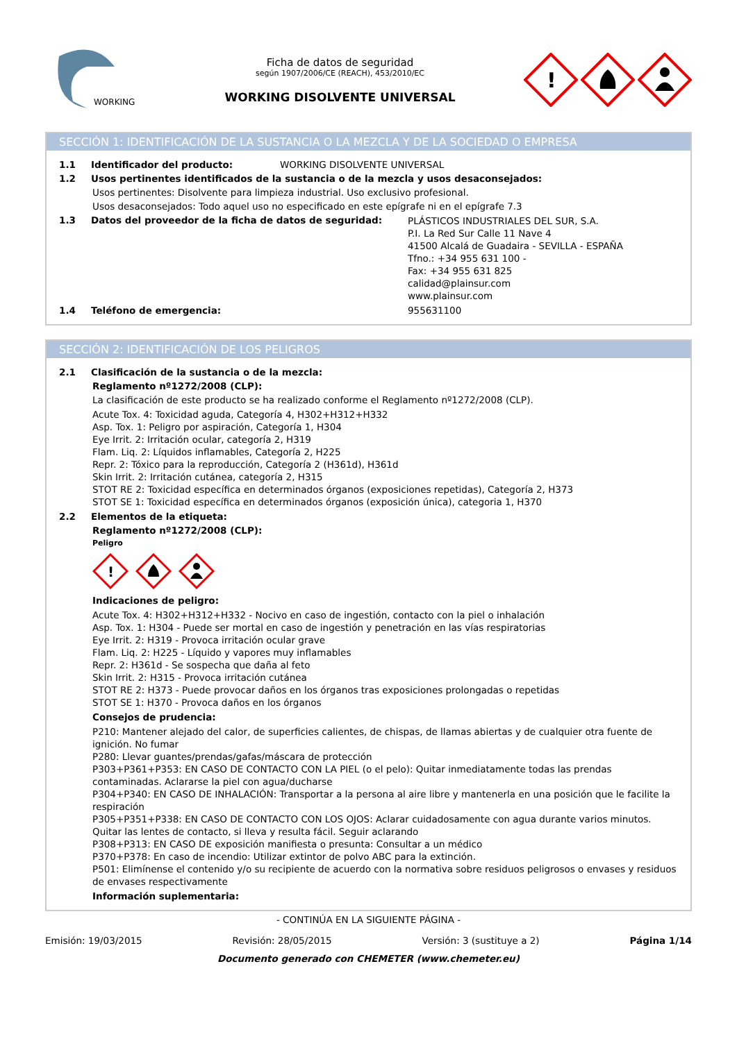WORKING
Ficha de datos de seguridad
según 1907/2006/CE (REACH), 453/2010/EC
WORKING DISOLVENTE UNIVERSAL
!
SECCIÓN 1: IDENTIFICACIÓN DE LA SUSTANCIA O LA MEZCLA Y DE LA SOCIEDAD O EMPRESA
1.1 Identificador del producto: WORKING DISOLVENTE UNIVERSAL
1.2 Usos pertinentes identificados de la sustancia o de la mezcla y usos desaconsejados:
Usos pertinentes: Disolvente para limpieza industrial. Uso exclusivo profesional.
Usos desaconsejados: Todo aquel uso no especificado en este epígrafe ni en el epígrafe 7.3
1.3 Datos del proveedor de la ficha de datos de seguridad: PLÁSTICOS INDUSTRIALES DEL SUR, S.A.
P.I. La Red Sur Calle 11 Nave 4
41500 Alcalá de Guadaira - SEVILLA - ESPAÑA
Tfno.: +34 955 631 100 -
Fax: +34 955 631 825
calidad@plainsur.com
www.plainsur.com
1.4 Teléfono de emergencia: 955631100
SECCIÓN 2: IDENTIFICACIÓN DE LOS PELIGROS
2.1 Clasificación de la sustancia o de la mezcla:
Reglamento nº1272/2008 (CLP):
La clasificación de este producto se ha realizado conforme el Reglamento nº1272/2008 (CLP).
Acute Tox. 4: Toxicidad aguda, Categoría 4, H302+H312+H332
Asp. Tox. 1: Peligro por aspiración, Categoría 1, H304
Eye Irrit. 2: Irritación ocular, categoría 2, H319
Flam. Liq. 2: Líquidos inflamables, Categoría 2, H225
Repr. 2: Tóxico para la reproducción, Categoría 2 (H361d), H361d
Skin Irrit. 2: Irritación cutánea, categoría 2, H315
STOT RE 2: Toxicidad específica en determinados órganos (exposiciones repetidas), Categoría 2, H373
STOT SE 1: Toxicidad específica en determinados órganos (exposición única), categoria 1, H370
2.2 Elementos de la etiqueta:
Reglamento nº1272/2008 (CLP):
Peligro
!
Indicaciones de peligro:
Acute Tox. 4: H302+H312+H332 - Nocivo en caso de ingestión, contacto con la piel o inhalación
Asp. Tox. 1: H304 - Puede ser mortal en caso de ingestión y penetración en las vías respiratorias
Eye Irrit. 2: H319 - Provoca irritación ocular grave
Flam. Liq. 2: H225 - Líquido y vapores muy inflamables
Repr. 2: H361d - Se sospecha que daña al feto
Skin Irrit. 2: H315 - Provoca irritación cutánea
STOT RE 2: H373 - Puede provocar daños en los órganos tras exposiciones prolongadas o repetidas
STOT SE 1: H370 - Provoca daños en los órganos
Consejos de prudencia:
P210: Mantener alejado del calor, de superficies calientes, de chispas, de llamas abiertas y de cualquier otra fuente de ignición. No fumar
P280: Llevar guantes/prendas/gafas/máscara de protección
P303+P361+P353: EN CASO DE CONTACTO CON LA PIEL (o el pelo): Quitar inmediatamente todas las prendas contaminadas. Aclararse la piel con agua/ducharse
P304+P340: EN CASO DE INHALACIÓN: Transportar a la persona al aire libre y mantenerla en una posición que le facilite la respiración
P305+P351+P338: EN CASO DE CONTACTO CON LOS OJOS: Aclarar cuidadosamente con agua durante varios minutos. Quitar las lentes de contacto, si lleva y resulta fácil. Seguir aclarando
P308+P313: EN CASO DE exposición manifiesta o presunta: Consultar a un médico
P370+P378: En caso de incendio: Utilizar extintor de polvo ABC para la extinción.
P501: Elimínense el contenido y/o su recipiente de acuerdo con la normativa sobre residuos peligrosos o envases y residuos de envases respectivamente
Información suplementaria:
- CONTINÚA EN LA SIGUIENTE PÁGINA -
Emisión: 19/03/2015 Revisión: 28/05/2015 Versión: 3 (sustituye a 2) Página 1/14
Documento generado con CHEMETER (www.chemeter.eu)